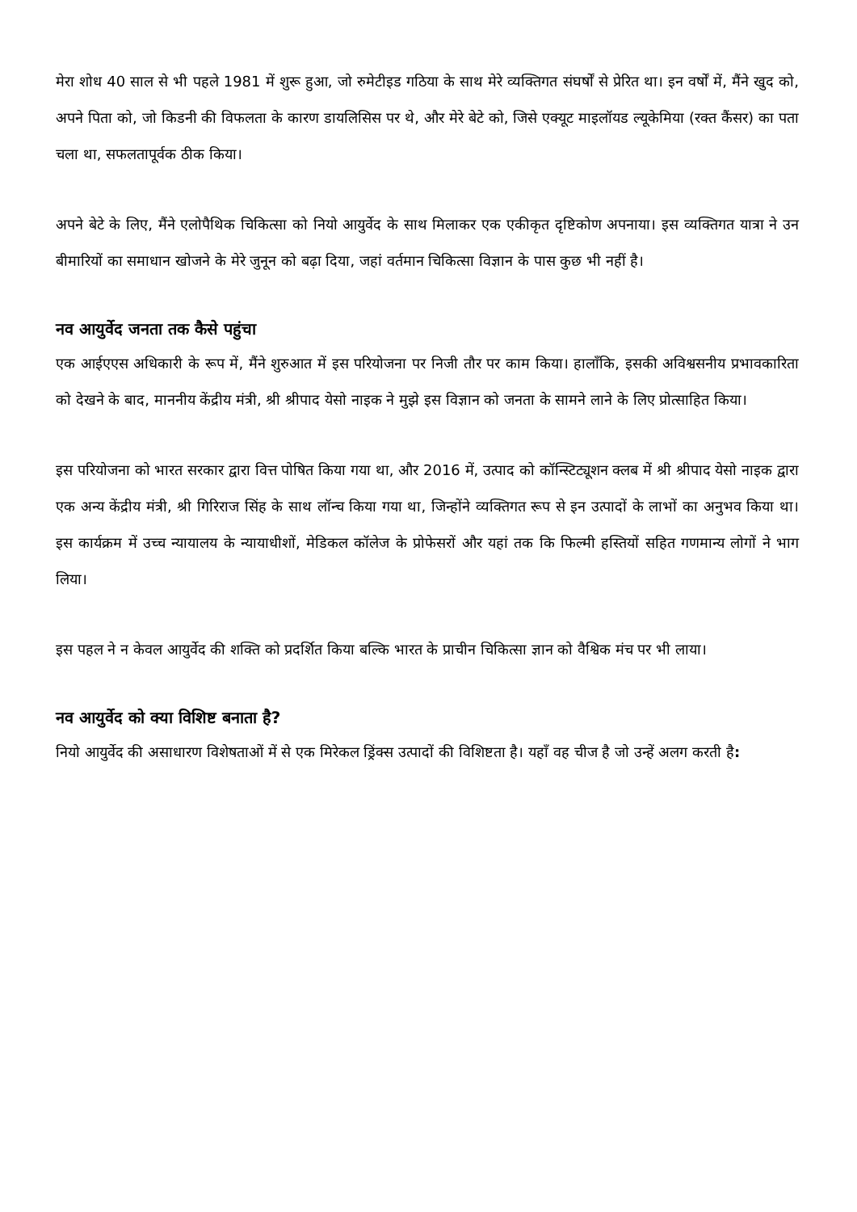मेरा शोध 40 साल से भी पहले 1981 में शुरू हुआ, जो रुमेटीइड गठिया के साथ मेरे व्यक्तिगत संघर्षों से प्रेरित था। इन वर्षों में, मैंने खुद को, अपने पिता को, जो किडनी की विफलता के कारण डायलिसिस पर थे, और मेरे बेटे को, जिसे एक्यूट माइलॉयड ल्यूकेमिया (रक्त कैंसर) का पता चला था, सफलतापूर्वक ठीक किया।
अपने बेटे के लिए, मैंने एलोपैथिक चिकित्सा को नियो आयुर्वेद के साथ मिलाकर एक एकीकृत दृष्टिकोण अपनाया। इस व्यक्तिगत यात्रा ने उन बीमारियों का समाधान खोजने के मेरे जुनून को बढ़ा दिया, जहां वर्तमान चिकित्सा विज्ञान के पास कुछ भी नहीं है।
नव आयुर्वेद जनता तक कैसे पहुंचा
एक आईएएस अधिकारी के रूप में, मैंने शुरुआत में इस परियोजना पर निजी तौर पर काम किया। हालाँकि, इसकी अविश्वसनीय प्रभावकारिता को देखने के बाद, माननीय केंद्रीय मंत्री, श्री श्रीपाद येसो नाइक ने मुझे इस विज्ञान को जनता के सामने लाने के लिए प्रोत्साहित किया।
इस परियोजना को भारत सरकार द्वारा वित्त पोषित किया गया था, और 2016 में, उत्पाद को कॉन्स्टिट्यूशन क्लब में श्री श्रीपाद येसो नाइक द्वारा एक अन्य केंद्रीय मंत्री, श्री गिरिराज सिंह के साथ लॉन्च किया गया था, जिन्होंने व्यक्तिगत रूप से इन उत्पादों के लाभों का अनुभव किया था। इस कार्यक्रम में उच्च न्यायालय के न्यायाधीशों, मेडिकल कॉलेज के प्रोफेसरों और यहां तक कि फिल्मी हस्तियों सहित गणमान्य लोगों ने भाग लिया।
इस पहल ने न केवल आयुर्वेद की शक्ति को प्रदर्शित किया बल्कि भारत के प्राचीन चिकित्सा ज्ञान को वैश्विक मंच पर भी लाया।
नव आयुर्वेद को क्या विशिष्ट बनाता है?
नियो आयुर्वेद की असाधारण विशेषताओं में से एक मिरेकल ड्रिंक्स उत्पादों की विशिष्टता है। यहाँ वह चीज है जो उन्हें अलग करती है: